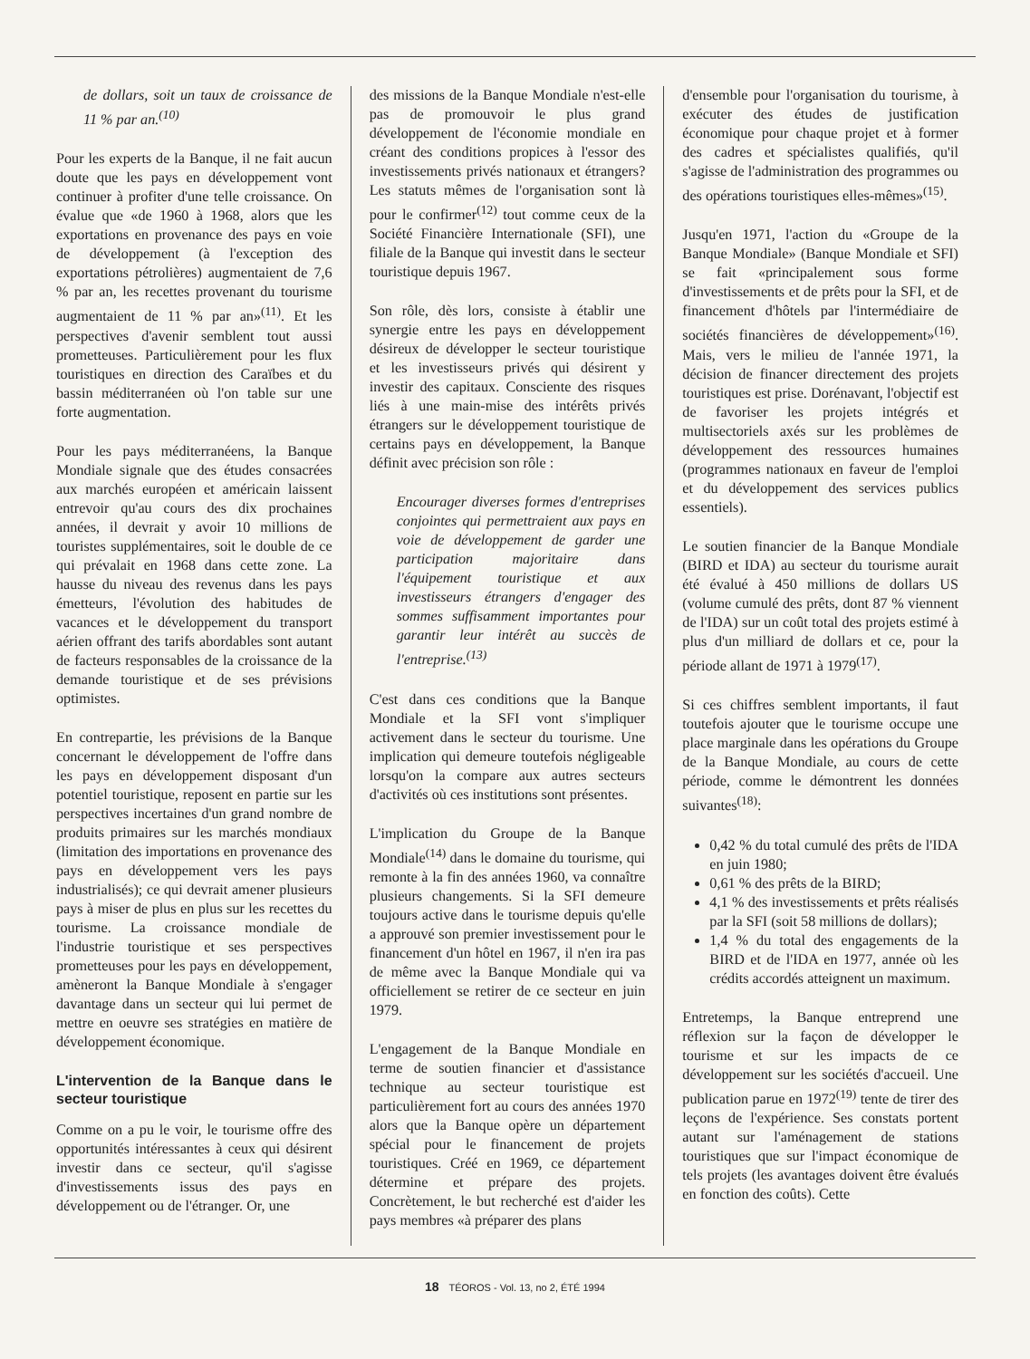de dollars, soit un taux de croissance de 11 % par an.<sup>(10)</sup>
Pour les experts de la Banque, il ne fait aucun doute que les pays en développement vont continuer à profiter d'une telle croissance. On évalue que «de 1960 à 1968, alors que les exportations en provenance des pays en voie de développement (à l'exception des exportations pétrolières) augmentaient de 7,6 % par an, les recettes provenant du tourisme augmentaient de 11 % par an»<sup>(11)</sup>. Et les perspectives d'avenir semblent tout aussi prometteuses. Particulièrement pour les flux touristiques en direction des Caraïbes et du bassin méditerranéen où l'on table sur une forte augmentation.
Pour les pays méditerranéens, la Banque Mondiale signale que des études consacrées aux marchés européen et américain laissent entrevoir qu'au cours des dix prochaines années, il devrait y avoir 10 millions de touristes supplémentaires, soit le double de ce qui prévalait en 1968 dans cette zone. La hausse du niveau des revenus dans les pays émetteurs, l'évolution des habitudes de vacances et le développement du transport aérien offrant des tarifs abordables sont autant de facteurs responsables de la croissance de la demande touristique et de ses prévisions optimistes.
En contrepartie, les prévisions de la Banque concernant le développement de l'offre dans les pays en développement disposant d'un potentiel touristique, reposent en partie sur les perspectives incertaines d'un grand nombre de produits primaires sur les marchés mondiaux (limitation des importations en provenance des pays en développement vers les pays industrialisés); ce qui devrait amener plusieurs pays à miser de plus en plus sur les recettes du tourisme. La croissance mondiale de l'industrie touristique et ses perspectives prometteuses pour les pays en développement, amèneront la Banque Mondiale à s'engager davantage dans un secteur qui lui permet de mettre en oeuvre ses stratégies en matière de développement économique.
L'intervention de la Banque dans le secteur touristique
Comme on a pu le voir, le tourisme offre des opportunités intéressantes à ceux qui désirent investir dans ce secteur, qu'il s'agisse d'investissements issus des pays en développement ou de l'étranger. Or, une
des missions de la Banque Mondiale n'est-elle pas de promouvoir le plus grand développement de l'économie mondiale en créant des conditions propices à l'essor des investissements privés nationaux et étrangers? Les statuts mêmes de l'organisation sont là pour le confirmer<sup>(12)</sup> tout comme ceux de la Société Financière Internationale (SFI), une filiale de la Banque qui investit dans le secteur touristique depuis 1967.
Son rôle, dès lors, consiste à établir une synergie entre les pays en développement désireux de développer le secteur touristique et les investisseurs privés qui désirent y investir des capitaux. Consciente des risques liés à une main-mise des intérêts privés étrangers sur le développement touristique de certains pays en développement, la Banque définit avec précision son rôle :
Encourager diverses formes d'entreprises conjointes qui permettraient aux pays en voie de développement de garder une participation majoritaire dans l'équipement touristique et aux investisseurs étrangers d'engager des sommes suffisamment importantes pour garantir leur intérêt au succès de l'entreprise.<sup>(13)</sup>
C'est dans ces conditions que la Banque Mondiale et la SFI vont s'impliquer activement dans le secteur du tourisme. Une implication qui demeure toutefois négligeable lorsqu'on la compare aux autres secteurs d'activités où ces institutions sont présentes.
L'implication du Groupe de la Banque Mondiale<sup>(14)</sup> dans le domaine du tourisme, qui remonte à la fin des années 1960, va connaître plusieurs changements. Si la SFI demeure toujours active dans le tourisme depuis qu'elle a approuvé son premier investissement pour le financement d'un hôtel en 1967, il n'en ira pas de même avec la Banque Mondiale qui va officiellement se retirer de ce secteur en juin 1979.
L'engagement de la Banque Mondiale en terme de soutien financier et d'assistance technique au secteur touristique est particulièrement fort au cours des années 1970 alors que la Banque opère un département spécial pour le financement de projets touristiques. Créé en 1969, ce département détermine et prépare des projets. Concrètement, le but recherché est d'aider les pays membres «à préparer des plans
d'ensemble pour l'organisation du tourisme, à exécuter des études de justification économique pour chaque projet et à former des cadres et spécialistes qualifiés, qu'il s'agisse de l'administration des programmes ou des opérations touristiques elles-mêmes»<sup>(15)</sup>.
Jusqu'en 1971, l'action du «Groupe de la Banque Mondiale» (Banque Mondiale et SFI) se fait «principalement sous forme d'investissements et de prêts pour la SFI, et de financement d'hôtels par l'intermédiaire de sociétés financières de développement»<sup>(16)</sup>. Mais, vers le milieu de l'année 1971, la décision de financer directement des projets touristiques est prise. Dorénavant, l'objectif est de favoriser les projets intégrés et multisectoriels axés sur les problèmes de développement des ressources humaines (programmes nationaux en faveur de l'emploi et du développement des services publics essentiels).
Le soutien financier de la Banque Mondiale (BIRD et IDA) au secteur du tourisme aurait été évalué à 450 millions de dollars US (volume cumulé des prêts, dont 87 % viennent de l'IDA) sur un coût total des projets estimé à plus d'un milliard de dollars et ce, pour la période allant de 1971 à 1979<sup>(17)</sup>.
Si ces chiffres semblent importants, il faut toutefois ajouter que le tourisme occupe une place marginale dans les opérations du Groupe de la Banque Mondiale, au cours de cette période, comme le démontrent les données suivantes<sup>(18)</sup>:
0,42 % du total cumulé des prêts de l'IDA en juin 1980;
0,61 % des prêts de la BIRD;
4,1 % des investissements et prêts réalisés par la SFI (soit 58 millions de dollars);
1,4 % du total des engagements de la BIRD et de l'IDA en 1977, année où les crédits accordés atteignent un maximum.
Entretemps, la Banque entreprend une réflexion sur la façon de développer le tourisme et sur les impacts de ce développement sur les sociétés d'accueil. Une publication parue en 1972<sup>(19)</sup> tente de tirer des leçons de l'expérience. Ses constats portent autant sur l'aménagement de stations touristiques que sur l'impact économique de tels projets (les avantages doivent être évalués en fonction des coûts). Cette
18 TÉOROS - Vol. 13, no 2, ÉTÉ 1994